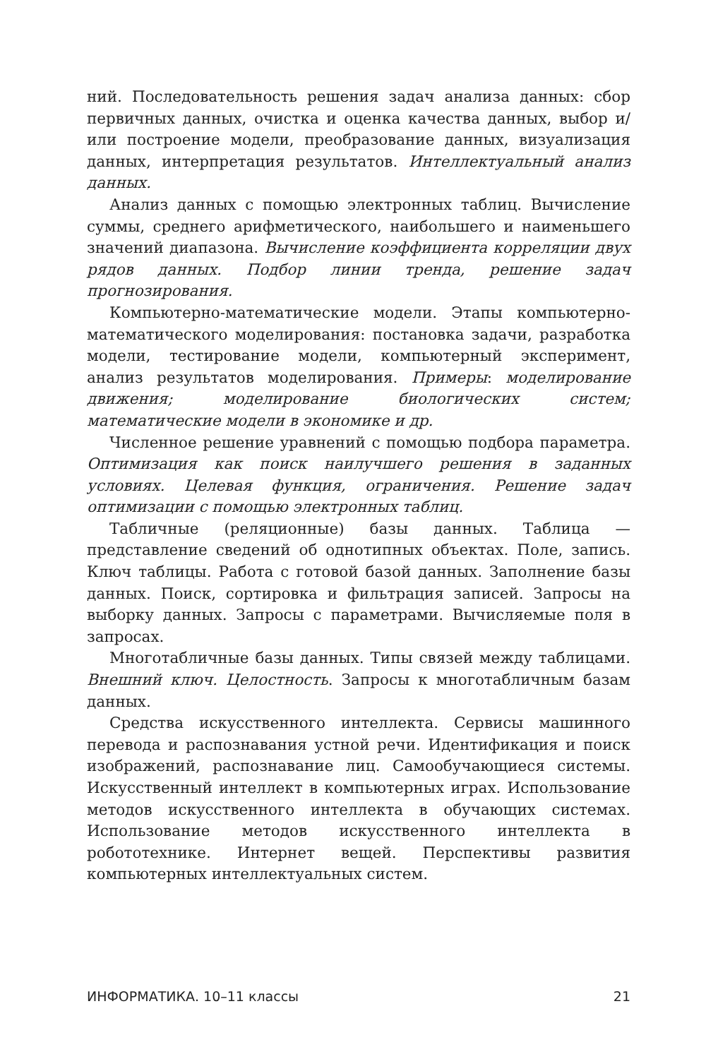ний. Последовательность решения задач анализа данных: сбор первичных данных, очистка и оценка качества данных, выбор и/или построение модели, преобразование данных, визуализация данных, интерпретация результатов. Интеллектуальный анализ данных.
Анализ данных с помощью электронных таблиц. Вычисление суммы, среднего арифметического, наибольшего и наименьшего значений диапазона. Вычисление коэффициента корреляции двух рядов данных. Подбор линии тренда, решение задач прогнозирования.
Компьютерно-математические модели. Этапы компьютерно-математического моделирования: постановка задачи, разработка модели, тестирование модели, компьютерный эксперимент, анализ результатов моделирования. Примеры: моделирование движения; моделирование биологических систем; математические модели в экономике и др.
Численное решение уравнений с помощью подбора параметра. Оптимизация как поиск наилучшего решения в заданных условиях. Целевая функция, ограничения. Решение задач оптимизации с помощью электронных таблиц.
Табличные (реляционные) базы данных. Таблица — представление сведений об однотипных объектах. Поле, запись. Ключ таблицы. Работа с готовой базой данных. Заполнение базы данных. Поиск, сортировка и фильтрация записей. Запросы на выборку данных. Запросы с параметрами. Вычисляемые поля в запросах.
Многотабличные базы данных. Типы связей между таблицами. Внешний ключ. Целостность. Запросы к многотабличным базам данных.
Средства искусственного интеллекта. Сервисы машинного перевода и распознавания устной речи. Идентификация и поиск изображений, распознавание лиц. Самообучающиеся системы. Искусственный интеллект в компьютерных играх. Использование методов искусственного интеллекта в обучающих системах. Использование методов искусственного интеллекта в робототехнике. Интернет вещей. Перспективы развития компьютерных интеллектуальных систем.
ИНФОРМАТИКА. 10–11 классы 21